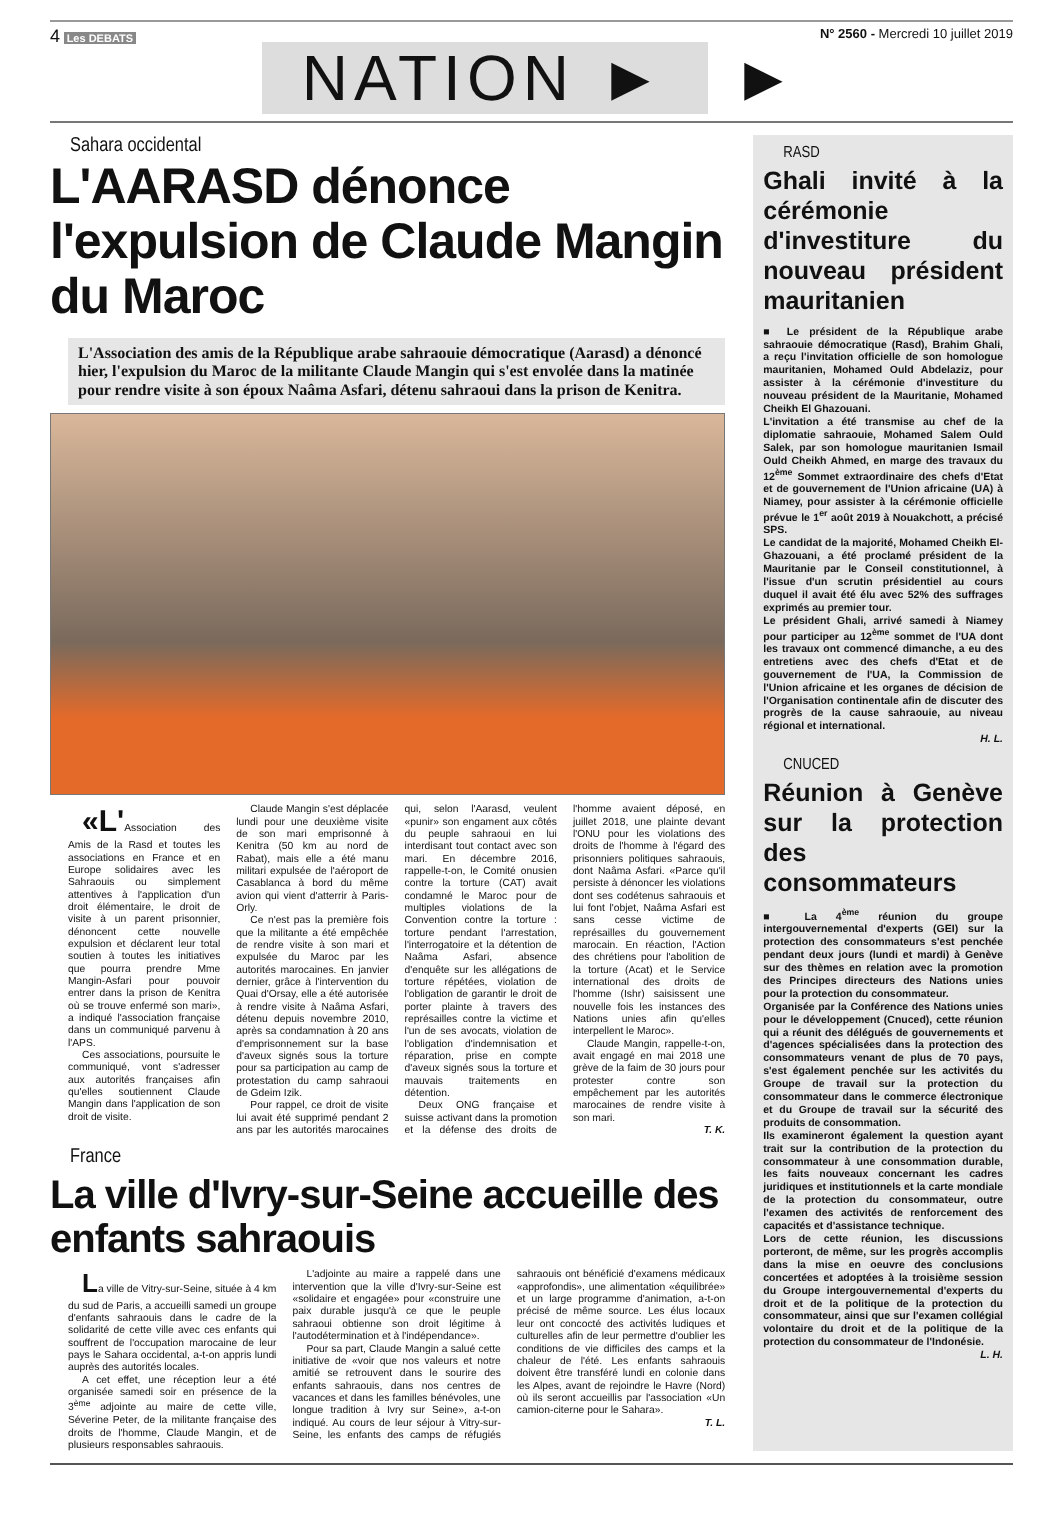4 Les DEBATS
N° 2560 - Mercredi 10 juillet 2019
NATION ► ►
Sahara occidental
L'AARASD dénonce l'expulsion de Claude Mangin du Maroc
L'Association des amis de la République arabe sahraouie démocratique (Aarasd) a dénoncé hier, l'expulsion du Maroc de la militante Claude Mangin qui s'est envolée dans la matinée pour rendre visite à son époux Naâma Asfari, détenu sahraoui dans la prison de Kenitra.
«L'Association des Amis de la Rasd et toutes les associations en France et en Europe solidaires avec les Sahraouis ou simplement attentives à l'application d'un droit élémentaire, le droit de visite à un parent prisonnier, dénoncent cette nouvelle expulsion et déclarent leur total soutien à toutes les initiatives que pourra prendre Mme Mangin-Asfari pour pouvoir entrer dans la prison de Kenitra où se trouve enfermé son mari», a indiqué l'association française dans un communiqué parvenu à l'APS.
Ces associations, poursuite le communiqué, vont s'adresser aux autorités françaises afin qu'elles soutiennent Claude Mangin dans l'application de son droit de visite.
Claude Mangin s'est déplacée lundi pour une deuxième visite de son mari emprisonné à Kenitra (50 km au nord de Rabat), mais elle a été manu militari expulsée de l'aéroport de Casablanca à bord du même avion qui vient d'atterrir à Paris-Orly.
Ce n'est pas la première fois que la militante a été empêchée de rendre visite à son mari et expulsée du Maroc par les autorités marocaines. En janvier dernier, grâce à l'intervention du Quai d'Orsay, elle a été autorisée à rendre visite à Naâma Asfari, détenu depuis novembre 2010, après sa condamnation à 20 ans d'emprisonnement sur la base d'aveux signés sous la torture pour sa participation au camp de protestation du camp sahraoui de Gdeim Izik.
Pour rappel, ce droit de visite lui avait été supprimé pendant 2 ans par les autorités marocaines qui, selon l'Aarasd, veulent «punir» son engament aux côtés du peuple sahraoui en lui interdisant tout contact avec son mari. En décembre 2016, rappelle-t-on, le Comité onusien contre la torture (CAT) avait condamné le Maroc pour de multiples violations de la Convention contre la torture : torture pendant l'arrestation, l'interrogatoire et la détention de Naâma Asfari, absence d'enquête sur les allégations de torture répétées, violation de l'obligation de garantir le droit de porter plainte à travers des représailles contre la victime et l'un de ses avocats, violation de l'obligation d'indemnisation et réparation, prise en compte d'aveux signés sous la torture et mauvais traitements en détention.
Deux ONG française et suisse activant dans la promotion et la défense des droits de l'homme avaient déposé, en juillet 2018, une plainte devant l'ONU pour les violations des droits de l'homme à l'égard des prisonniers politiques sahraouis, dont Naâma Asfari. «Parce qu'il persiste à dénoncer les violations dont ses codétenus sahraouis et lui font l'objet, Naâma Asfari est sans cesse victime de représailles du gouvernement marocain. En réaction, l'Action des chrétiens pour l'abolition de la torture (Acat) et le Service international des droits de l'homme (Ishr) saisissent une nouvelle fois les instances des Nations unies afin qu'elles interpellent le Maroc».
Claude Mangin, rappelle-t-on, avait engagé en mai 2018 une grève de la faim de 30 jours pour protester contre son empêchement par les autorités marocaines de rendre visite à son mari.
T. K.
France
La ville d'Ivry-sur-Seine accueille des enfants sahraouis
La ville de Vitry-sur-Seine, située à 4 km du sud de Paris, a accueilli samedi un groupe d'enfants sahraouis dans le cadre de la solidarité de cette ville avec ces enfants qui souffrent de l'occupation marocaine de leur pays le Sahara occidental, a-t-on appris lundi auprès des autorités locales.
A cet effet, une réception leur a été organisée samedi soir en présence de la 3<sup>ème</sup> adjointe au maire de cette ville, Séverine Peter, de la militante française des droits de l'homme, Claude Mangin, et de plusieurs responsables sahraouis.
L'adjointe au maire a rappelé dans une intervention que la ville d'Ivry-sur-Seine est «solidaire et engagée» pour «construire une paix durable jusqu'à ce que le peuple sahraoui obtienne son droit légitime à l'autodétermination et à l'indépendance».
Pour sa part, Claude Mangin a salué cette initiative de «voir que nos valeurs et notre amitié se retrouvent dans le sourire des enfants sahraouis, dans nos centres de vacances et dans les familles bénévoles, une longue tradition à Ivry sur Seine», a-t-on indiqué. Au cours de leur séjour à Vitry-sur-Seine, les enfants des camps de réfugiés sahraouis ont bénéficié d'examens médicaux «approfondis», une alimentation «équilibrée» et un large programme d'animation, a-t-on précisé de même source. Les élus locaux leur ont concocté des activités ludiques et culturelles afin de leur permettre d'oublier les conditions de vie difficiles des camps et la chaleur de l'été. Les enfants sahraouis doivent être transféré lundi en colonie dans les Alpes, avant de rejoindre le Havre (Nord) où ils seront accueillis par l'association «Un camion-citerne pour le Sahara».
T. L.
RASD
Ghali invité à la cérémonie d'investiture du nouveau président mauritanien
■ Le président de la République arabe sahraouie démocratique (Rasd), Brahim Ghali, a reçu l'invitation officielle de son homologue mauritanien, Mohamed Ould Abdelaziz, pour assister à la cérémonie d'investiture du nouveau président de la Mauritanie, Mohamed Cheikh El Ghazouani.
L'invitation a été transmise au chef de la diplomatie sahraouie, Mohamed Salem Ould Salek, par son homologue mauritanien Ismail Ould Cheikh Ahmed, en marge des travaux du 12<sup>ème</sup> Sommet extraordinaire des chefs d'Etat et de gouvernement de l'Union africaine (UA) à Niamey, pour assister à la cérémonie officielle prévue le 1<sup>er</sup> août 2019 à Nouakchott, a précisé SPS.
Le candidat de la majorité, Mohamed Cheikh El-Ghazouani, a été proclamé président de la Mauritanie par le Conseil constitutionnel, à l'issue d'un scrutin présidentiel au cours duquel il avait été élu avec 52% des suffrages exprimés au premier tour.
Le président Ghali, arrivé samedi à Niamey pour participer au 12<sup>ème</sup> sommet de l'UA dont les travaux ont commencé dimanche, a eu des entretiens avec des chefs d'Etat et de gouvernement de l'UA, la Commission de l'Union africaine et les organes de décision de l'Organisation continentale afin de discuter des progrès de la cause sahraouie, au niveau régional et international.
H. L.
CNUCED
Réunion à Genève sur la protection des consommateurs
■ La 4<sup>ème</sup> réunion du groupe intergouvernemental d'experts (GEI) sur la protection des consommateurs s'est penchée pendant deux jours (lundi et mardi) à Genève sur des thèmes en relation avec la promotion des Principes directeurs des Nations unies pour la protection du consommateur.
Organisée par la Conférence des Nations unies pour le développement (Cnuced), cette réunion qui a réunit des délégués de gouvernements et d'agences spécialisées dans la protection des consommateurs venant de plus de 70 pays, s'est également penchée sur les activités du Groupe de travail sur la protection du consommateur dans le commerce électronique et du Groupe de travail sur la sécurité des produits de consommation.
Ils examineront également la question ayant trait sur la contribution de la protection du consommateur à une consommation durable, les faits nouveaux concernant les cadres juridiques et institutionnels et la carte mondiale de la protection du consommateur, outre l'examen des activités de renforcement des capacités et d'assistance technique.
Lors de cette réunion, les discussions porteront, de même, sur les progrès accomplis dans la mise en oeuvre des conclusions concertées et adoptées à la troisième session du Groupe intergouvernemental d'experts du droit et de la politique de la protection du consommateur, ainsi que sur l'examen collégial volontaire du droit et de la politique de la protection du consommateur de l'Indonésie.
L. H.